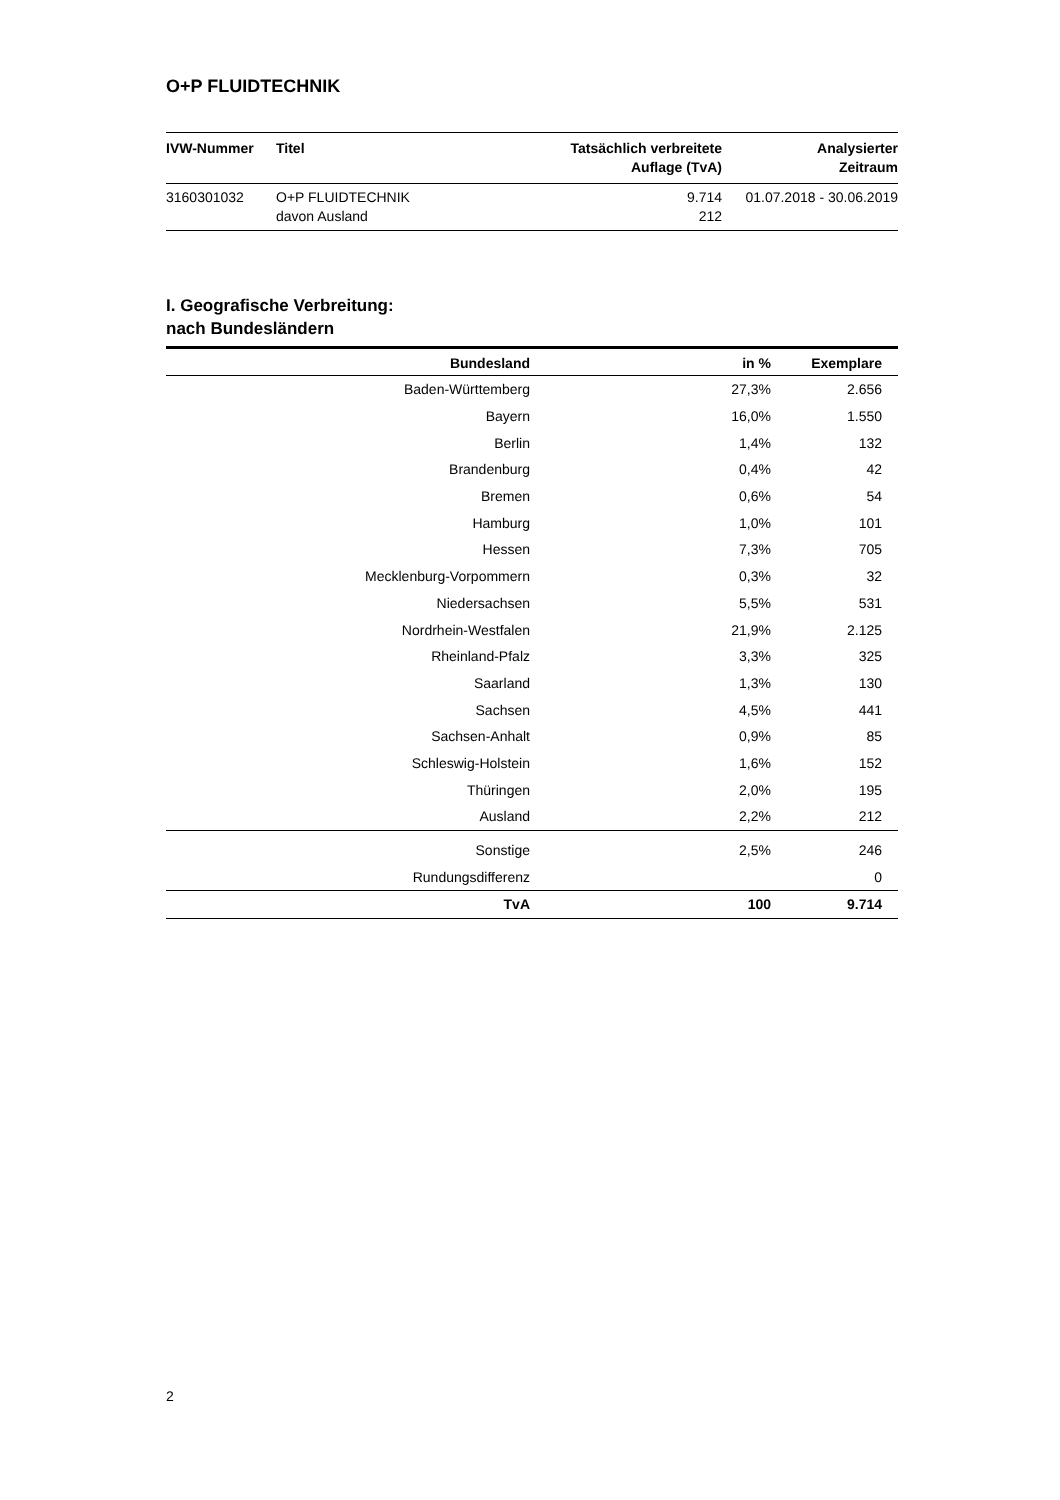O+P FLUIDTECHNIK
| IVW-Nummer | Titel | Tatsächlich verbreitete Auflage (TvA) | Analysierter Zeitraum |
| --- | --- | --- | --- |
| 3160301032 | O+P FLUIDTECHNIK davon Ausland | 9.714 212 | 01.07.2018 - 30.06.2019 |
I. Geografische Verbreitung:
nach Bundesländern
| Bundesland | in % | Exemplare |
| --- | --- | --- |
| Baden-Württemberg | 27,3% | 2.656 |
| Bayern | 16,0% | 1.550 |
| Berlin | 1,4% | 132 |
| Brandenburg | 0,4% | 42 |
| Bremen | 0,6% | 54 |
| Hamburg | 1,0% | 101 |
| Hessen | 7,3% | 705 |
| Mecklenburg-Vorpommern | 0,3% | 32 |
| Niedersachsen | 5,5% | 531 |
| Nordrhein-Westfalen | 21,9% | 2.125 |
| Rheinland-Pfalz | 3,3% | 325 |
| Saarland | 1,3% | 130 |
| Sachsen | 4,5% | 441 |
| Sachsen-Anhalt | 0,9% | 85 |
| Schleswig-Holstein | 1,6% | 152 |
| Thüringen | 2,0% | 195 |
| Ausland | 2,2% | 212 |
| Sonstige | 2,5% | 246 |
| Rundungsdifferenz | | 0 |
| TvA | 100 | 9.714 |
2